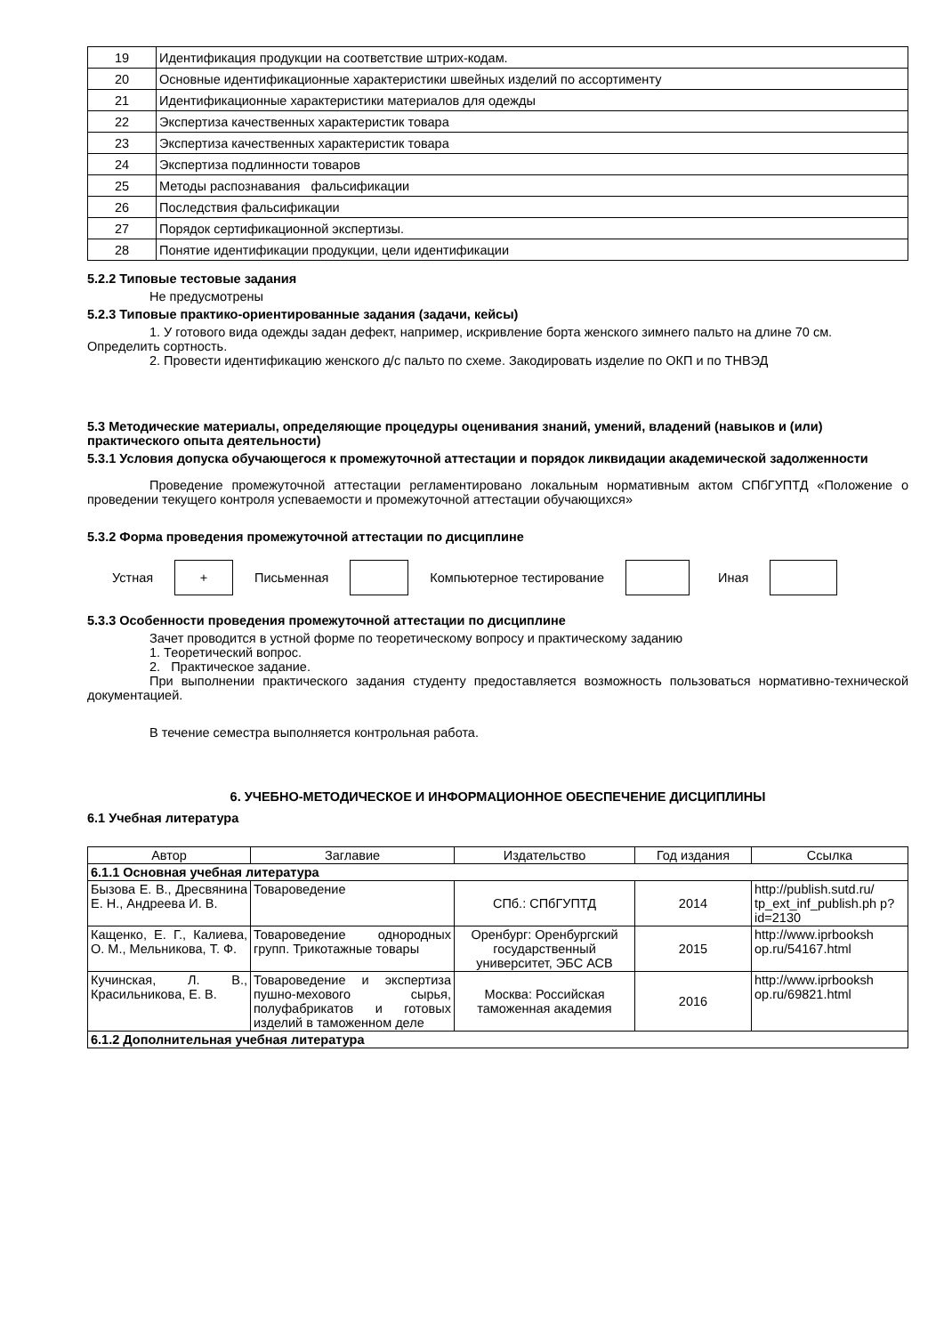| 19 | Идентификация продукции на соответствие штрих-кодам. |
| 20 | Основные идентификационные характеристики швейных изделий по ассортименту |
| 21 | Идентификационные характеристики материалов для одежды |
| 22 | Экспертиза качественных характеристик товара |
| 23 | Экспертиза качественных характеристик товара |
| 24 | Экспертиза подлинности товаров |
| 25 | Методы распознавания фальсификации |
| 26 | Последствия фальсификации |
| 27 | Порядок сертификационной экспертизы. |
| 28 | Понятие идентификации продукции, цели идентификации |
5.2.2 Типовые тестовые задания
Не предусмотрены
5.2.3 Типовые практико-ориентированные задания (задачи, кейсы)
1. У готового вида одежды задан дефект, например, искривление борта женского зимнего пальто на длине 70 см. Определить сортность.
2. Провести идентификацию женского д/с пальто по схеме. Закодировать изделие по ОКП и по ТНВЭД
5.3 Методические материалы, определяющие процедуры оценивания знаний, умений, владений (навыков и (или) практического опыта деятельности)
5.3.1 Условия допуска обучающегося к промежуточной аттестации и порядок ликвидации академической задолженности
Проведение промежуточной аттестации регламентировано локальным нормативным актом СПбГУПТД «Положение о проведении текущего контроля успеваемости и промежуточной аттестации обучающихся»
5.3.2 Форма проведения промежуточной аттестации по дисциплине
Устная
+
Письменная Компьютерное тестирование Иная
5.3.3 Особенности проведения промежуточной аттестации по дисциплине
Зачет проводится в устной форме по теоретическому вопросу и практическому заданию
1. Теоретический вопрос.
2. Практическое задание.
При выполнении практического задания студенту предоставляется возможность пользоваться нормативно-технической документацией.
В течение семестра выполняется контрольная работа.
6. УЧЕБНО-МЕТОДИЧЕСКОЕ И ИНФОРМАЦИОННОЕ ОБЕСПЕЧЕНИЕ ДИСЦИПЛИНЫ
6.1 Учебная литература
| Автор | Заглавие | Издательство | Год издания | Ссылка |
| 6.1.1 Основная учебная литература | | | | |
| Бызова Е. В., Дресвянина Е. Н., Андреева И. В. | Товароведение | СПб.: СПбГУПТД | 2014 | http://publish.sutd.ru/ tp_ext_inf_publish.ph p?id=2130 |
| Кащенко, Е. Г., Калиева, О. М., Мельникова, Т. Ф. | Товароведение однородных групп. Трикотажные товары | Оренбург: Оренбургский государственный университет, ЭБС АСВ | 2015 | http://www.iprbooksh op.ru/54167.html |
| Кучинская, Л. В., Красильникова, Е. В. | Товароведение и экспертиза пушно-мехового сырья, полуфабрикатов и готовых изделий в таможенном деле | Москва: Российская таможенная академия | 2016 | http://www.iprbooksh op.ru/69821.html |
| 6.1.2 Дополнительная учебная литература | | | | |